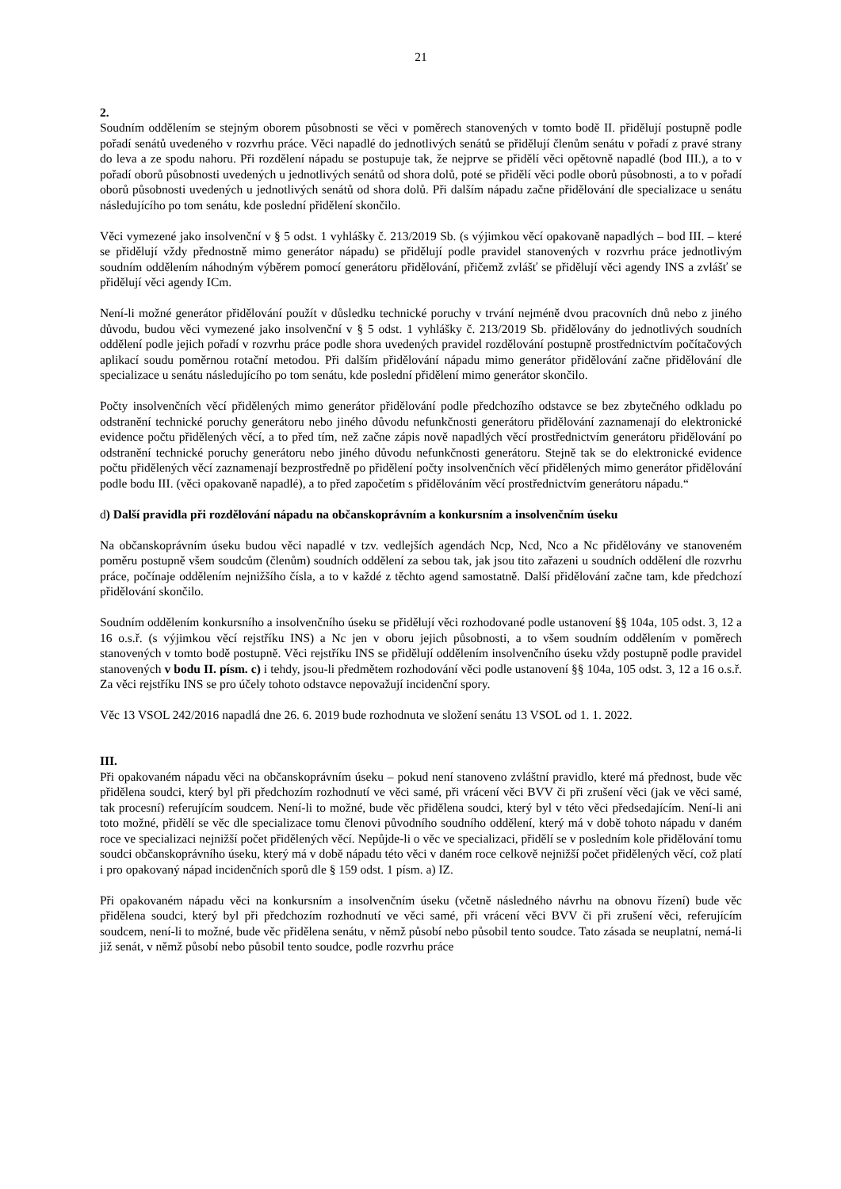21
2.
Soudním oddělením se stejným oborem působnosti se věci v poměrech stanovených v tomto bodě II. přidělují postupně podle pořadí senátů uvedeného v rozvrhu práce. Věci napadlé do jednotlivých senátů se přidělují členům senátu v pořadí z pravé strany do leva a ze spodu nahoru. Při rozdělení nápadu se postupuje tak, že nejprve se přidělí věci opětovně napadlé (bod III.), a to v pořadí oborů působnosti uvedených u jednotlivých senátů od shora dolů, poté se přidělí věci podle oborů působnosti, a to v pořadí oborů působnosti uvedených u jednotlivých senátů od shora dolů. Při dalším nápadu začne přidělování dle specializace u senátu následujícího po tom senátu, kde poslední přidělení skončilo.
Věci vymezené jako insolvenční v § 5 odst. 1 vyhlášky č. 213/2019 Sb. (s výjimkou věcí opakovaně napadlých – bod III. – které se přidělují vždy přednostně mimo generátor nápadu) se přidělují podle pravidel stanovených v rozvrhu práce jednotlivým soudním oddělením náhodným výběrem pomocí generátoru přidělování, přičemž zvlášť se přidělují věci agendy INS a zvlášť se přidělují věci agendy ICm.
Není-li možné generátor přidělování použít v důsledku technické poruchy v trvání nejméně dvou pracovních dnů nebo z jiného důvodu, budou věci vymezené jako insolvenční v § 5 odst. 1 vyhlášky č. 213/2019 Sb. přidělovány do jednotlivých soudních oddělení podle jejich pořadí v rozvrhu práce podle shora uvedených pravidel rozdělování postupně prostřednictvím počítačových aplikací soudu poměrnou rotační metodou. Při dalším přidělování nápadu mimo generátor přidělování začne přidělování dle specializace u senátu následujícího po tom senátu, kde poslední přidělení mimo generátor skončilo.
Počty insolvenčních věcí přidělených mimo generátor přidělování podle předchozího odstavce se bez zbytečného odkladu po odstranění technické poruchy generátoru nebo jiného důvodu nefunkčnosti generátoru přidělování zaznamenají do elektronické evidence počtu přidělených věcí, a to před tím, než začne zápis nově napadlých věcí prostřednictvím generátoru přidělování po odstranění technické poruchy generátoru nebo jiného důvodu nefunkčnosti generátoru. Stejně tak se do elektronické evidence počtu přidělených věcí zaznamenají bezprostředně po přidělení počty insolvenčních věcí přidělených mimo generátor přidělování podle bodu III. (věci opakovaně napadlé), a to před započetím s přidělováním věcí prostřednictvím generátoru nápadu.“
d) Další pravidla při rozdělování nápadu na občanskoprávním a konkursním a insolvenčním úseku
Na občanskoprávním úseku budou věci napadlé v tzv. vedlejších agendách Ncp, Ncd, Nco a Nc přidělovány ve stanoveném poměru postupně všem soudcům (členům) soudních oddělení za sebou tak, jak jsou tito zařazeni u soudních oddělení dle rozvrhu práce, počínaje oddělením nejnižšího čísla, a to v každé z těchto agend samostatně. Další přidělování začne tam, kde předchozí přidělování skončilo.
Soudním oddělením konkursního a insolvenčního úseku se přidělují věci rozhodované podle ustanovení §§ 104a, 105 odst. 3, 12 a 16 o.s.ř. (s výjimkou věcí rejstříku INS) a Nc jen v oboru jejich působnosti, a to všem soudním oddělením v poměrech stanovených v tomto bodě postupně. Věci rejstříku INS se přidělují oddělením insolvenčního úseku vždy postupně podle pravidel stanovených v bodu II. písm. c) i tehdy, jsou-li předmětem rozhodování věci podle ustanovení §§ 104a, 105 odst. 3, 12 a 16 o.s.ř. Za věci rejstříku INS se pro účely tohoto odstavce nepovažují incidenční spory.
Věc 13 VSOL 242/2016 napadlá dne 26. 6. 2019 bude rozhodnuta ve složení senátu 13 VSOL od 1. 1. 2022.
III.
Při opakovaném nápadu věci na občanskoprávním úseku – pokud není stanoveno zvláštní pravidlo, které má přednost, bude věc přidělena soudci, který byl při předchozím rozhodnutí ve věci samé, při vrácení věci BVV či při zrušení věci (jak ve věci samé, tak procesní) referujícím soudcem. Není-li to možné, bude věc přidělena soudci, který byl v této věci předsedajícím. Není-li ani toto možné, přidělí se věc dle specializace tomu členovi původního soudního oddělení, který má v době tohoto nápadu v daném roce ve specializaci nejnižší počet přidělených věcí. Nepůjde-li o věc ve specializaci, přidělí se v posledním kole přidělování tomu soudci občanskoprávního úseku, který má v době nápadu této věci v daném roce celkově nejnižší počet přidělených věcí, což platí i pro opakovaný nápad incidenčních sporů dle § 159 odst. 1 písm. a) IZ.
Při opakovaném nápadu věci na konkursním a insolvenčním úseku (včetně následného návrhu na obnovu řízení) bude věc přidělena soudci, který byl při předchozím rozhodnutí ve věci samé, při vrácení věci BVV či při zrušení věci, referujícím soudcem, není-li to možné, bude věc přidělena senátu, v němž působí nebo působil tento soudce. Tato zásada se neuplatní, nemá-li již senát, v němž působí nebo působil tento soudce, podle rozvrhu práce